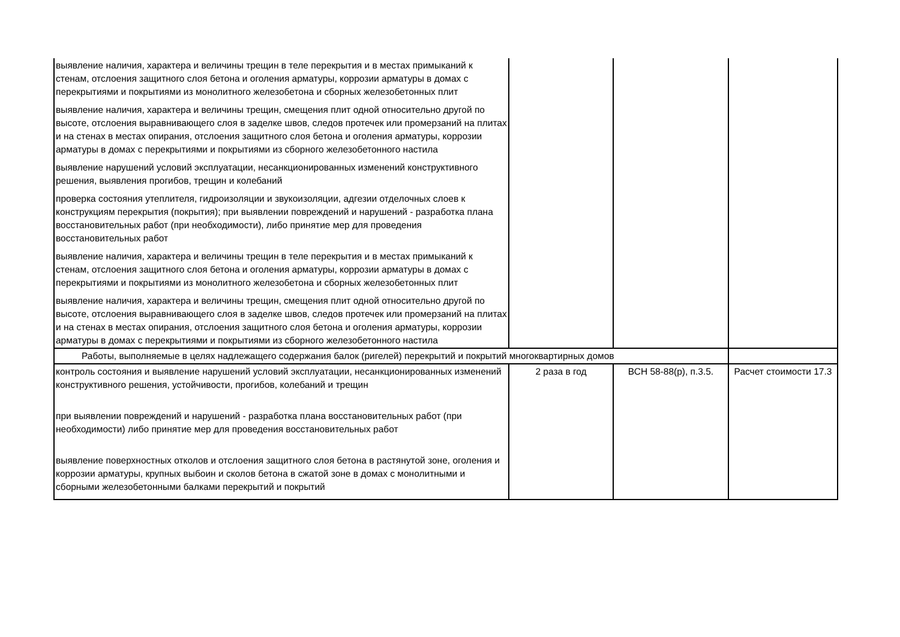| выявление наличия, характера и величины трещин в теле перекрытия и в местах примыканий к стенам, отслоения защитного слоя бетона и оголения арматуры, коррозии арматуры в домах с перекрытиями и покрытиями из монолитного железобетона и сборных железобетонных плит выявление наличия, характера и величины трещин, смещения плит одной относительно другой по высоте, отслоения выравнивающего слоя в заделке швов, следов протечек или промерзаний на плитах и на стенах в местах опирания, отслоения защитного слоя бетона и оголения арматуры, коррозии арматуры в домах с перекрытиями и покрытиями из сборного железобетонного настила выявление нарушений условий эксплуатации, несанкционированных изменений конструктивного решения, выявления прогибов, трещин и колебаний проверка состояния утеплителя, гидроизоляции и звукоизоляции, адгезии отделочных слоев к конструкциям перекрытия (покрытия); при выявлении повреждений и нарушений - разработка плана восстановительных работ (при необходимости), либо принятие мер для проведения восстановительных работ выявление наличия, характера и величины трещин в теле перекрытия и в местах примыканий к стенам, отслоения защитного слоя бетона и оголения арматуры, коррозии арматуры в домах с перекрытиями и покрытиями из монолитного железобетона и сборных железобетонных плит выявление наличия, характера и величины трещин, смещения плит одной относительно другой по высоте, отслоения выравнивающего слоя в заделке швов, следов протечек или промерзаний на плитах и на стенах в местах опирания, отслоения защитного слоя бетона и оголения арматуры, коррозии арматуры в домах с перекрытиями и покрытиями из сборного железобетонного настила | | | |
| Работы, выполняемые в целях надлежащего содержания балок (ригелей) перекрытий и покрытий многоквартирных домов | | | |
| контроль состояния и выявление нарушений условий эксплуатации, несанкционированных изменений конструктивного решения, устойчивости, прогибов, колебаний и трещин при выявлении повреждений и нарушений - разработка плана восстановительных работ (при необходимости) либо принятие мер для проведения восстановительных работ выявление поверхностных отколов и отслоения защитного слоя бетона в растянутой зоне, оголения и коррозии арматуры, крупных выбоин и сколов бетона в сжатой зоне в домах с монолитными и сборными железобетонными балками перекрытий и покрытий | 2 раза в год | ВСН 58-88(р), п.3.5. | Расчет стоимости 17.3 |